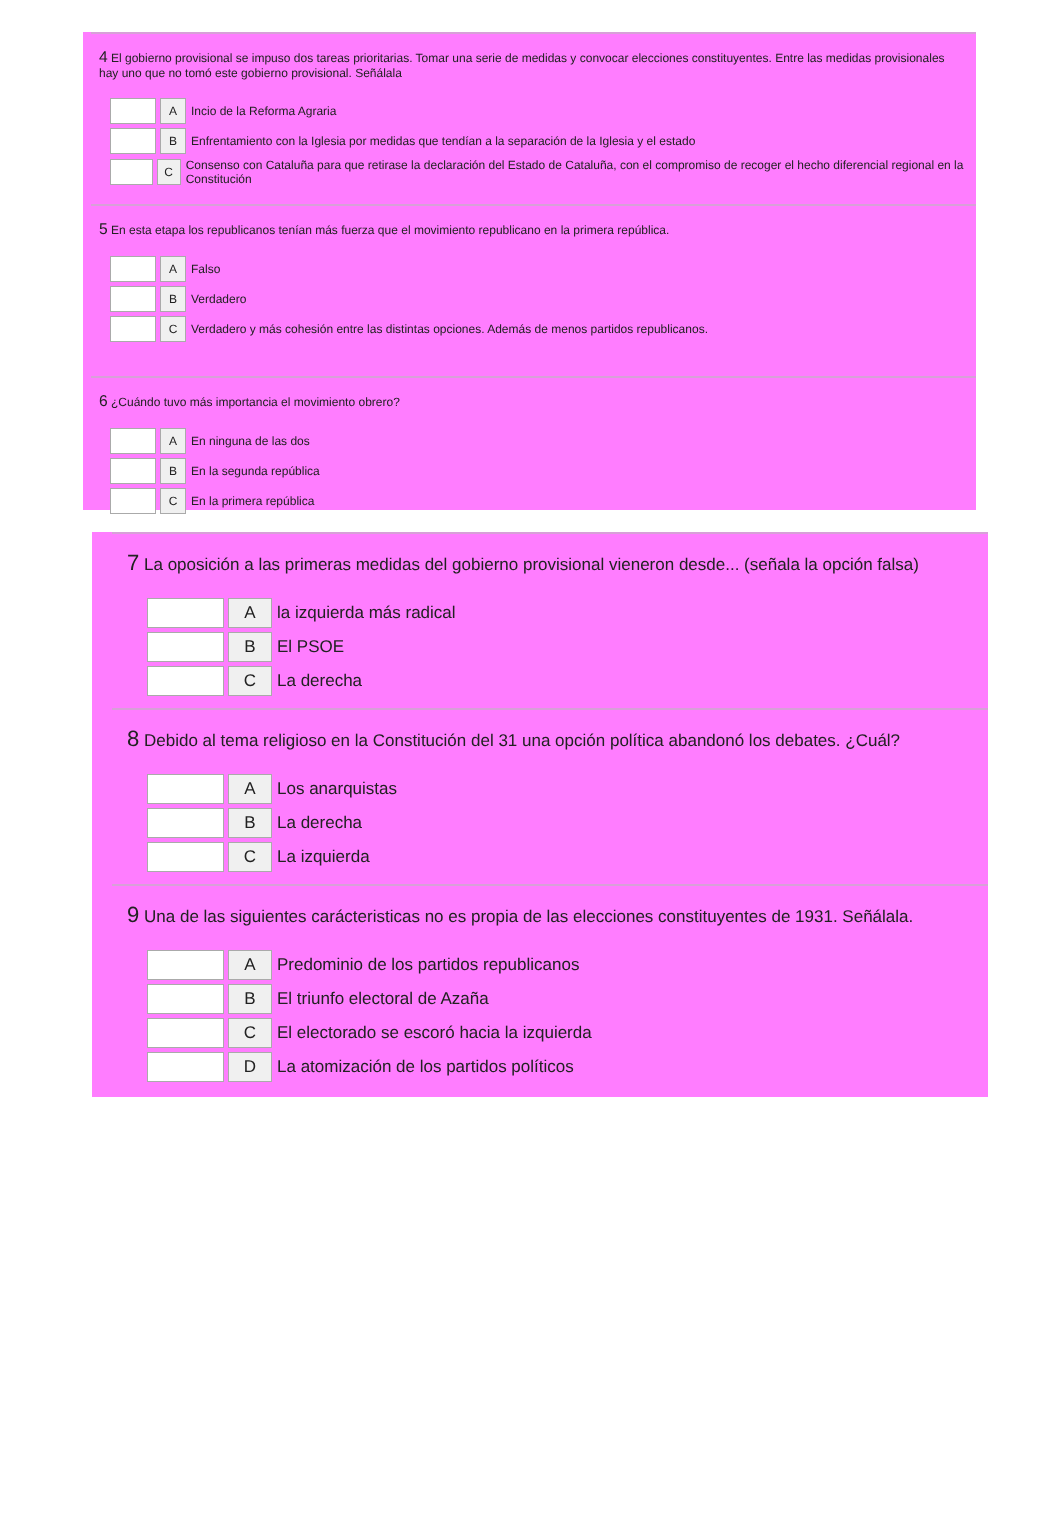4 El gobierno provisional se impuso dos tareas prioritarias. Tomar una serie de medidas y convocar elecciones constituyentes. Entre las medidas provisionales hay uno que no tomó este gobierno provisional. Señálala
A Incio de la Reforma Agraria
B Enfrentamiento con la Iglesia por medidas que tendían a la separación de la Iglesia y el estado
C Consenso con Cataluña para que retirase la declaración del Estado de Cataluña, con el compromiso de recoger el hecho diferencial regional en la Constitución
5 En esta etapa los republicanos tenían más fuerza que el movimiento republicano en la primera república.
A Falso
B Verdadero
C Verdadero y más cohesión entre las distintas opciones. Además de menos partidos republicanos.
6 ¿Cuándo tuvo más importancia el movimiento obrero?
A En ninguna de las dos
B En la segunda república
C En la primera república
7 La oposición a las primeras medidas del gobierno provisional vieneron desde... (señala la opción falsa)
Ala izquierda más radical
B El PSOE
C La derecha
8 Debido al tema religioso en la Constitución del 31 una opción política abandonó los debates. ¿Cuál?
A Los anarquistas
B La derecha
C La izquierda
9 Una de las siguientes carácteristicas no es propia de las elecciones constituyentes de 1931. Señálala.
A Predominio de los partidos republicanos
B El triunfo electoral de Azaña
C El electorado se escoró hacia la izquierda
D La atomización de los partidos políticos